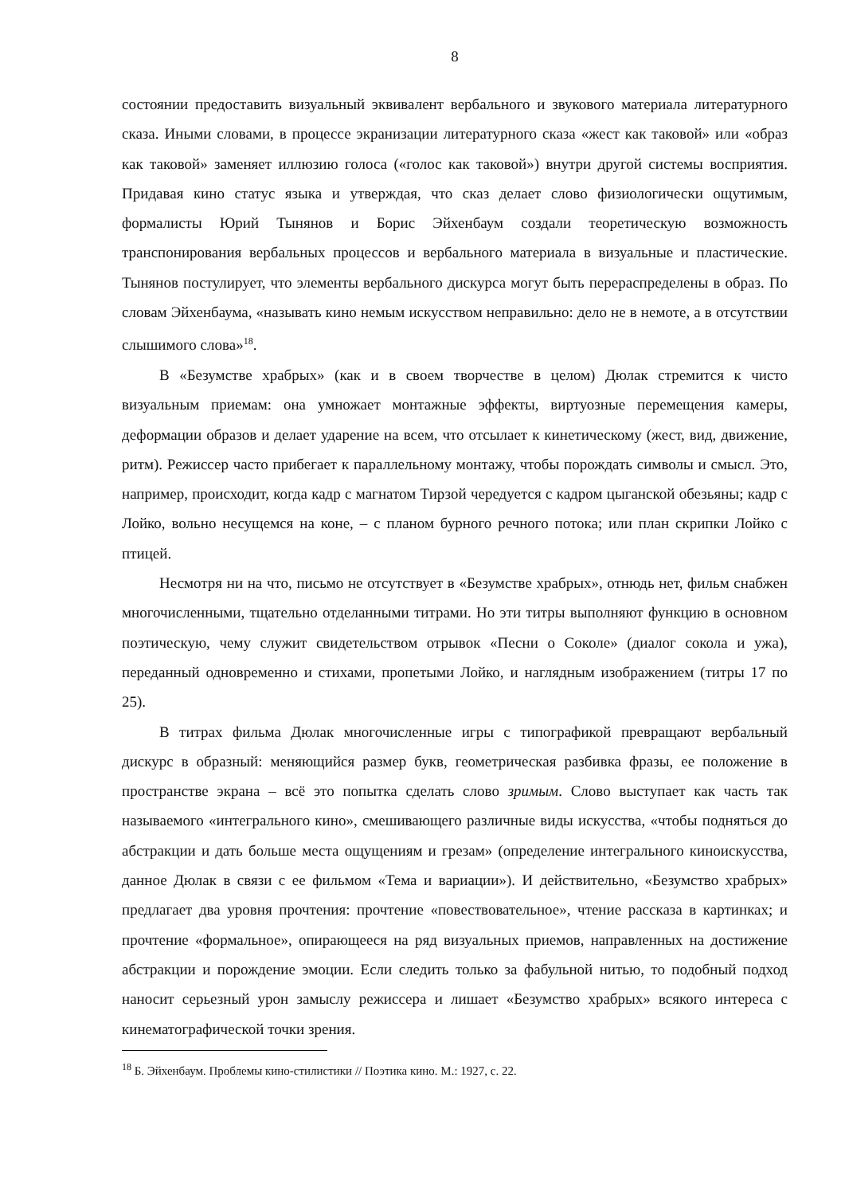8
состоянии предоставить визуальный эквивалент вербального и звукового материала литературного сказа. Иными словами, в процессе экранизации литературного сказа «жест как таковой» или «образ как таковой» заменяет иллюзию голоса («голос как таковой») внутри другой системы восприятия. Придавая кино статус языка и утверждая, что сказ делает слово физиологически ощутимым, формалисты Юрий Тынянов и Борис Эйхенбаум создали теоретическую возможность транспонирования вербальных процессов и вербального материала в визуальные и пластические. Тынянов постулирует, что элементы вербального дискурса могут быть перераспределены в образ. По словам Эйхенбаума, «называть кино немым искусством неправильно: дело не в немоте, а в отсутствии слышимого слова»<sup>18</sup>.
В «Безумстве храбрых» (как и в своем творчестве в целом) Дюлак стремится к чисто визуальным приемам: она умножает монтажные эффекты, виртуозные перемещения камеры, деформации образов и делает ударение на всем, что отсылает к кинетическому (жест, вид, движение, ритм). Режиссер часто прибегает к параллельному монтажу, чтобы порождать символы и смысл. Это, например, происходит, когда кадр с магнатом Тирзой чередуется с кадром цыганской обезьяны; кадр с Лойко, вольно несущемся на коне, – с планом бурного речного потока; или план скрипки Лойко с птицей.
Несмотря ни на что, письмо не отсутствует в «Безумстве храбрых», отнюдь нет, фильм снабжен многочисленными, тщательно отделанными титрами. Но эти титры выполняют функцию в основном поэтическую, чему служит свидетельством отрывок «Песни о Соколе» (диалог сокола и ужа), переданный одновременно и стихами, пропетыми Лойко, и наглядным изображением (титры 17 по 25).
В титрах фильма Дюлак многочисленные игры с типографикой превращают вербальный дискурс в образный: меняющийся размер букв, геометрическая разбивка фразы, ее положение в пространстве экрана – всё это попытка сделать слово зримым. Слово выступает как часть так называемого «интегрального кино», смешивающего различные виды искусства, «чтобы подняться до абстракции и дать больше места ощущениям и грезам» (определение интегрального киноискусства, данное Дюлак в связи с ее фильмом «Тема и вариации»). И действительно, «Безумство храбрых» предлагает два уровня прочтения: прочтение «повествовательное», чтение рассказа в картинках; и прочтение «формальное», опирающееся на ряд визуальных приемов, направленных на достижение абстракции и порождение эмоции. Если следить только за фабульной нитью, то подобный подход наносит серьезный урон замыслу режиссера и лишает «Безумство храбрых» всякого интереса с кинематографической точки зрения.
<sup>18</sup> Б. Эйхенбаум. Проблемы кино-стилистики // Поэтика кино. М.: 1927, с. 22.